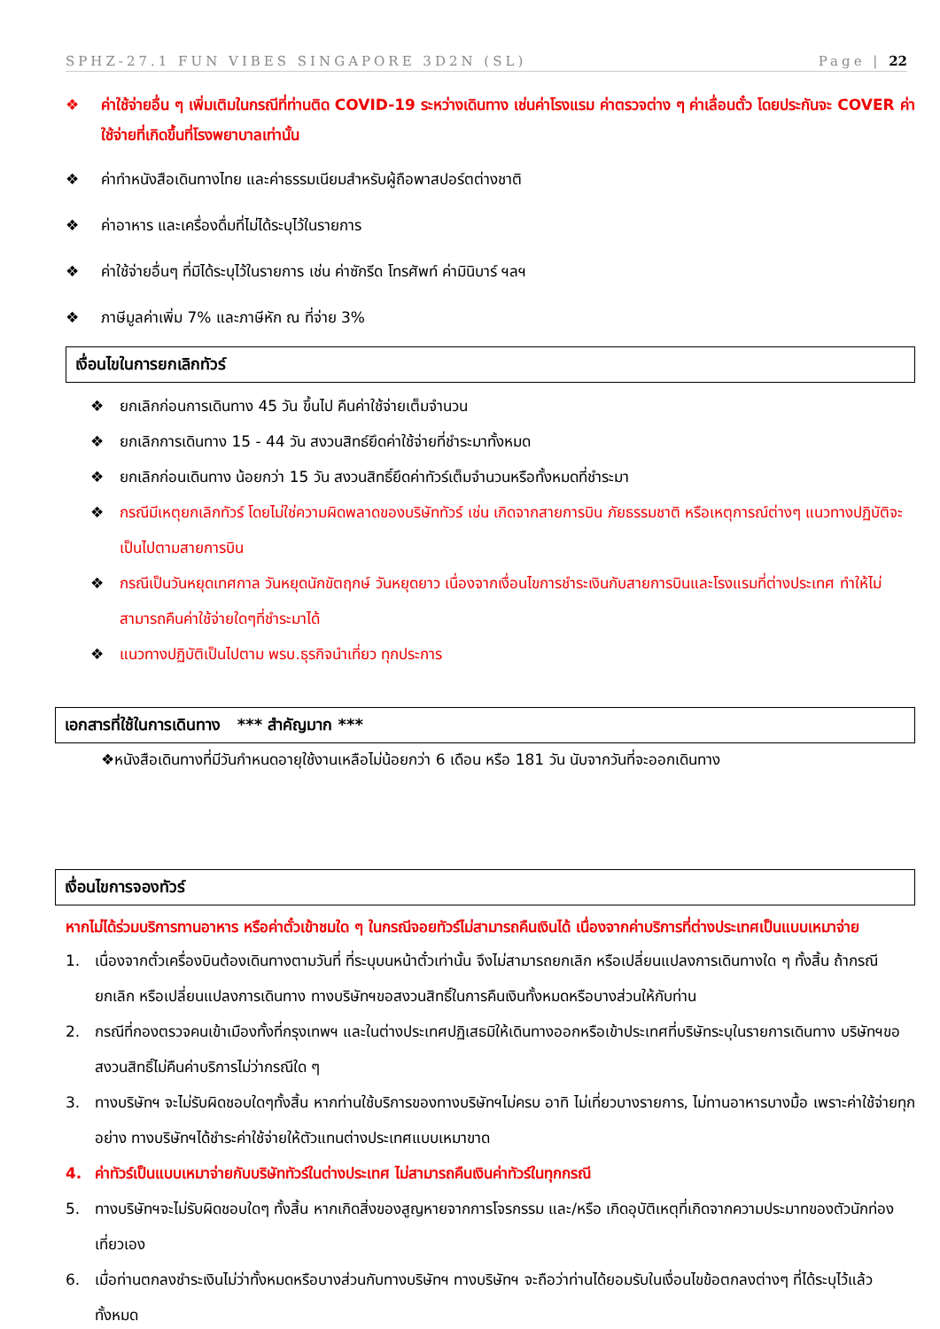SPHZ-27.1 FUN VIBES SINGAPORE 3D2N (SL) Page | 22
❖ ค่าใช้จ่ายอื่น ๆ เพิ่มเติมในกรณีที่ท่านติด COVID-19 ระหว่างเดินทาง เช่นค่าโรงแรม ค่าตรวจต่าง ๆ ค่าเลื่อนตั๋ว โดยประกันจะ COVER ค่าใช้จ่ายที่เกิดขึ้นที่โรงพยาบาลเท่านั้น
❖ ค่าทำหนังสือเดินทางไทย และค่าธรรมเนียมสำหรับผู้ถือพาสปอร์ตต่างชาติ
❖ ค่าอาหาร และเครื่องดื่มที่ไม่ได้ระบุไว้ในรายการ
❖ ค่าใช้จ่ายอื่นๆ ที่มิได้ระบุไว้ในรายการ เช่น ค่าซักรีด โทรศัพท์ ค่ามินิบาร์ ฯลฯ
❖ ภาษีมูลค่าเพิ่ม 7% และภาษีหัก ณ ที่จ่าย 3%
เงื่อนไขในการยกเลิกทัวร์
❖ ยกเลิกก่อนการเดินทาง 45 วัน ขึ้นไป คืนค่าใช้จ่ายเต็มจำนวน
❖ ยกเลิกการเดินทาง 15 - 44 วัน สงวนสิทธ์ยึดค่าใช้จ่ายที่ชำระมาทั้งหมด
❖ ยกเลิกก่อนเดินทาง น้อยกว่า 15 วัน สงวนสิทธิ์ยึดค่าทัวร์เต็มจำนวนหรือทั้งหมดที่ชำระมา
❖ กรณีมีเหตุยกเลิกทัวร์ โดยไม่ใช่ความผิดพลาดของบริษัททัวร์ เช่น เกิดจากสายการบิน ภัยธรรมชาติ หรือเหตุการณ์ต่างๆ แนวทางปฏิบัติจะเป็นไปตามสายการบิน
❖ กรณีเป็นวันหยุดเทศกาล วันหยุดนักขัตฤกษ์ วันหยุดยาว เนื่องจากเงื่อนไขการชำระเงินกับสายการบินและโรงแรมที่ต่างประเทศ ทำให้ไม่สามารถคืนค่าใช้จ่ายใดๆที่ชำระมาได้
❖ แนวทางปฏิบัติเป็นไปตาม พรบ.ธุรกิจนำเที่ยว ทุกประการ
เอกสารที่ใช้ในการเดินทาง *** สำคัญมาก ***
❖หนังสือเดินทางที่มีวันกำหนดอายุใช้งานเหลือไม่น้อยกว่า 6 เดือน หรือ 181 วัน นับจากวันที่จะออกเดินทาง
เงื่อนไขการจองทัวร์
หากไม่ได้ร่วมบริการทานอาหาร หรือค่าตั๋วเข้าชมใด ๆ ในกรณีจอยทัวร์ไม่สามารถคืนเงินได้ เนื่องจากค่าบริการที่ต่างประเทศเป็นแบบเหมาจ่าย
1. เนื่องจากตั๋วเครื่องบินต้องเดินทางตามวันที่ ที่ระบุบนหน้าตั๋วเท่านั้น จึงไม่สามารถยกเลิก หรือเปลี่ยนแปลงการเดินทางใด ๆ ทั้งสิ้น ถ้ากรณียกเลิก หรือเปลี่ยนแปลงการเดินทาง ทางบริษัทฯขอสงวนสิทธิ์ในการคืนเงินทั้งหมดหรือบางส่วนให้กับท่าน
2. กรณีที่กองตรวจคนเข้าเมืองทั้งที่กรุงเทพฯ และในต่างประเทศปฏิเสธมิให้เดินทางออกหรือเข้าประเทศที่บริษัทระบุในรายการเดินทาง บริษัทฯขอสงวนสิทธิ์ไม่คืนค่าบริการไม่ว่ากรณีใด ๆ
3. ทางบริษัทฯ จะไม่รับผิดชอบใดๆทั้งสิ้น หากท่านใช้บริการของทางบริษัทฯไม่ครบ อาทิ ไม่เที่ยวบางรายการ, ไม่ทานอาหารบางมื้อ เพราะค่าใช้จ่ายทุกอย่าง ทางบริษัทฯได้ชำระค่าใช้จ่ายให้ตัวแทนต่างประเทศแบบเหมาขาด
4. ค่าทัวร์เป็นแบบเหมาจ่ายกับบริษัททัวร์ในต่างประเทศ ไม่สามารถคืนเงินค่าทัวร์ในทุกกรณี
5. ทางบริษัทฯจะไม่รับผิดชอบใดๆ ทั้งสิ้น หากเกิดสิ่งของสูญหายจากการโจรกรรม และ/หรือ เกิดอุบัติเหตุที่เกิดจากความประมาทของตัวนักท่องเที่ยวเอง
6. เมื่อท่านตกลงชำระเงินไม่ว่าทั้งหมดหรือบางส่วนกับทางบริษัทฯ ทางบริษัทฯ จะถือว่าท่านได้ยอมรับในเงื่อนไขข้อตกลงต่างๆ ที่ได้ระบุไว้แล้วทั้งหมด